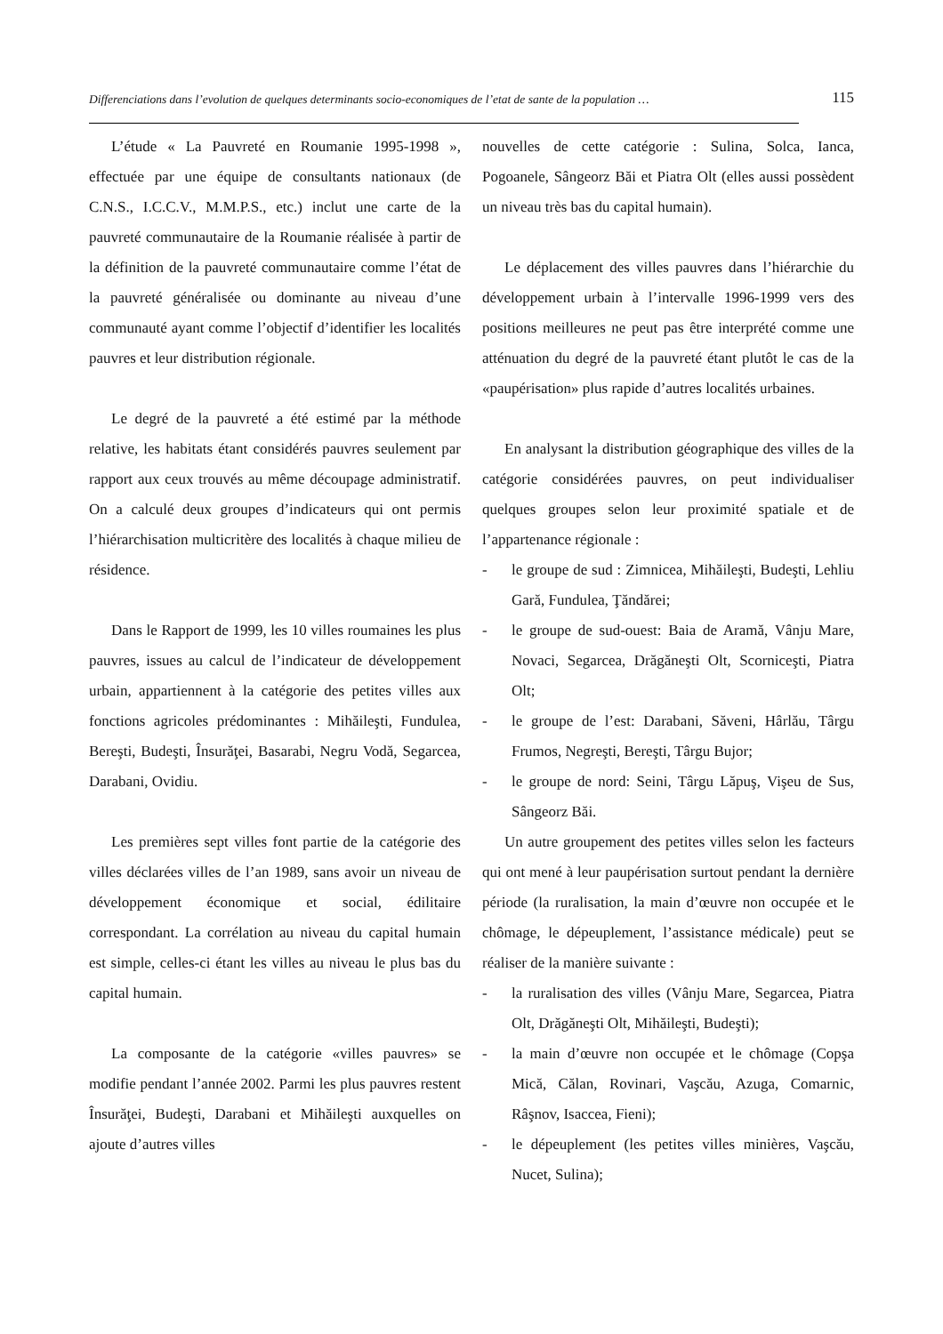Differenciations dans l’evolution de quelques determinants socio-economiques de l’etat de sante de la population … 115
L’étude « La Pauvreté en Roumanie 1995-1998 », effectuée par une équipe de consultants nationaux (de C.N.S., I.C.C.V., M.M.P.S., etc.) inclut une carte de la pauvreté communautaire de la Roumanie réalisée à partir de la définition de la pauvreté communautaire comme l’état de la pauvreté généralisée ou dominante au niveau d’une communauté ayant comme l’objectif d’identifier les localités pauvres et leur distribution régionale.
Le degré de la pauvreté a été estimé par la méthode relative, les habitats étant considérés pauvres seulement par rapport aux ceux trouvés au même découpage administratif. On a calculé deux groupes d’indicateurs qui ont permis l’hiérarchisation multicritère des localités à chaque milieu de résidence.
Dans le Rapport de 1999, les 10 villes roumaines les plus pauvres, issues au calcul de l’indicateur de développement urbain, appartiennent à la catégorie des petites villes aux fonctions agricoles prédominantes : Mihăileşti, Fundulea, Bereşti, Budeşti, Însurăţei, Basarabi, Negru Vodă, Segarcea, Darabani, Ovidiu.
Les premières sept villes font partie de la catégorie des villes déclarées villes de l’an 1989, sans avoir un niveau de développement économique et social, édilitaire correspondant. La corrélation au niveau du capital humain est simple, celles-ci étant les villes au niveau le plus bas du capital humain.
La composante de la catégorie «villes pauvres» se modifie pendant l’année 2002. Parmi les plus pauvres restent Însurăţei, Budeşti, Darabani et Mihăileşti auxquelles on ajoute d’autres villes
nouvelles de cette catégorie : Sulina, Solca, Ianca, Pogoanele, Sângeorz Băi et Piatra Olt (elles aussi possèdent un niveau très bas du capital humain).
Le déplacement des villes pauvres dans l’hiérarchie du développement urbain à l’intervalle 1996-1999 vers des positions meilleures ne peut pas être interprété comme une atténuation du degré de la pauvreté étant plutôt le cas de la «paupérisation» plus rapide d’autres localités urbaines.
En analysant la distribution géographique des villes de la catégorie considérées pauvres, on peut individualiser quelques groupes selon leur proximité spatiale et de l’appartenance régionale :
- le groupe de sud : Zimnicea, Mihăileşti, Budeşti, Lehliu Gară, Fundulea, Ţăndărei;
- le groupe de sud-ouest: Baia de Aramă, Vânju Mare, Novaci, Segarcea, Drăgăneşti Olt, Scorniceşti, Piatra Olt;
- le groupe de l’est: Darabani, Săveni, Hârlău, Târgu Frumos, Negreşti, Bereşti, Târgu Bujor;
- le groupe de nord: Seini, Târgu Lăpuş, Vişeu de Sus, Sângeorz Băi.
Un autre groupement des petites villes selon les facteurs qui ont mené à leur paupérisation surtout pendant la dernière période (la ruralisation, la main d’œuvre non occupée et le chômage, le dépeuplement, l’assistance médicale) peut se réaliser de la manière suivante :
- la ruralisation des villes (Vânju Mare, Segarcea, Piatra Olt, Drăgăneşti Olt, Mihăileşti, Budeşti);
- la main d’œuvre non occupée et le chômage (Copşa Mică, Călan, Rovinari, Vaşcău, Azuga, Comarnic, Râşnov, Isaccea, Fieni);
- le dépeuplement (les petites villes minières, Vaşcău, Nucet, Sulina);